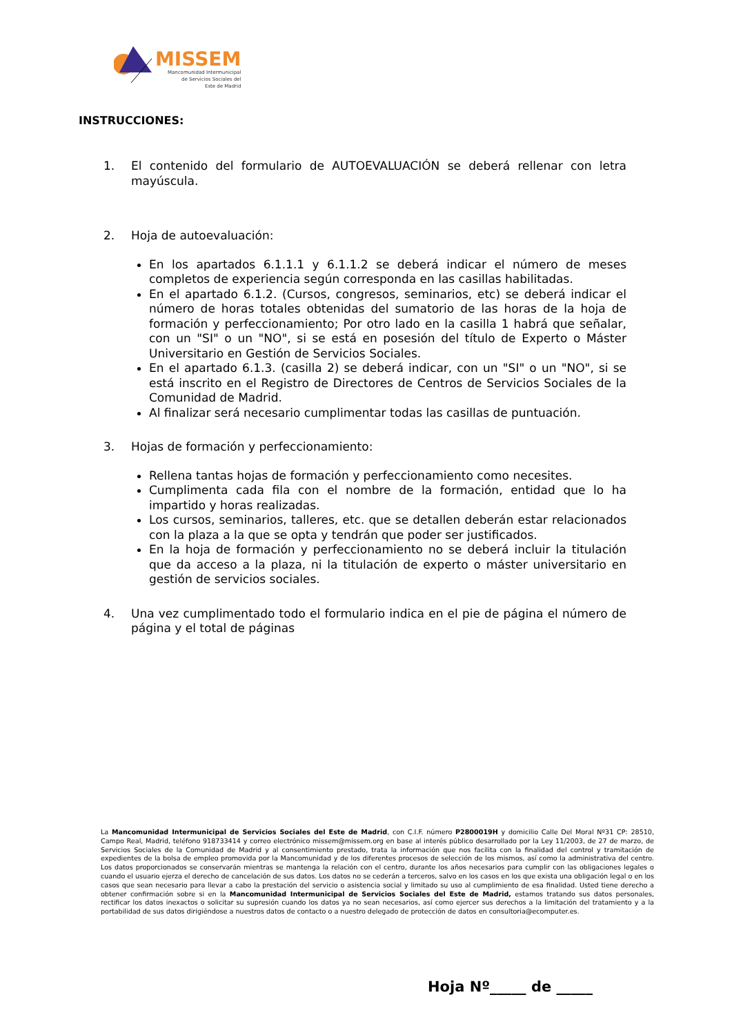MISSEM
Mancomunidad Intermunicipal
de Servicios Sociales del
Este de Madrid
INSTRUCCIONES:
1. El contenido del formulario de AUTOEVALUACIÓN se deberá rellenar con letra mayúscula.
2. Hoja de autoevaluación:
En los apartados 6.1.1.1 y 6.1.1.2 se deberá indicar el número de meses completos de experiencia según corresponda en las casillas habilitadas.
En el apartado 6.1.2. (Cursos, congresos, seminarios, etc) se deberá indicar el número de horas totales obtenidas del sumatorio de las horas de la hoja de formación y perfeccionamiento; Por otro lado en la casilla 1 habrá que señalar, con un "SI" o un "NO", si se está en posesión del título de Experto o Máster Universitario en Gestión de Servicios Sociales.
En el apartado 6.1.3. (casilla 2) se deberá indicar, con un "SI" o un "NO", si se está inscrito en el Registro de Directores de Centros de Servicios Sociales de la Comunidad de Madrid.
Al finalizar será necesario cumplimentar todas las casillas de puntuación.
3. Hojas de formación y perfeccionamiento:
Rellena tantas hojas de formación y perfeccionamiento como necesites.
Cumplimenta cada fila con el nombre de la formación, entidad que lo ha impartido y horas realizadas.
Los cursos, seminarios, talleres, etc. que se detallen deberán estar relacionados con la plaza a la que se opta y tendrán que poder ser justificados.
En la hoja de formación y perfeccionamiento no se deberá incluir la titulación que da acceso a la plaza, ni la titulación de experto o máster universitario en gestión de servicios sociales.
4. Una vez cumplimentado todo el formulario indica en el pie de página el número de página y el total de páginas
La Mancomunidad Intermunicipal de Servicios Sociales del Este de Madrid, con C.I.F. número P2800019H y domicilio Calle Del Moral Nº31 CP: 28510, Campo Real, Madrid, teléfono 918733414 y correo electrónico missem@missem.org en base al interés público desarrollado por la Ley 11/2003, de 27 de marzo, de Servicios Sociales de la Comunidad de Madrid y al consentimiento prestado, trata la información que nos facilita con la finalidad del control y tramitación de expedientes de la bolsa de empleo promovida por la Mancomunidad y de los diferentes procesos de selección de los mismos, así como la administrativa del centro. Los datos proporcionados se conservarán mientras se mantenga la relación con el centro, durante los años necesarios para cumplir con las obligaciones legales o cuando el usuario ejerza el derecho de cancelación de sus datos. Los datos no se cederán a terceros, salvo en los casos en los que exista una obligación legal o en los casos que sean necesario para llevar a cabo la prestación del servicio o asistencia social y limitado su uso al cumplimiento de esa finalidad. Usted tiene derecho a obtener confirmación sobre si en la Mancomunidad Intermunicipal de Servicios Sociales del Este de Madrid, estamos tratando sus datos personales, rectificar los datos inexactos o solicitar su supresión cuando los datos ya no sean necesarios, así como ejercer sus derechos a la limitación del tratamiento y a la portabilidad de sus datos dirigiéndose a nuestros datos de contacto o a nuestro delegado de protección de datos en consultoria@ecomputer.es.
Hoja Nº_____ de _____